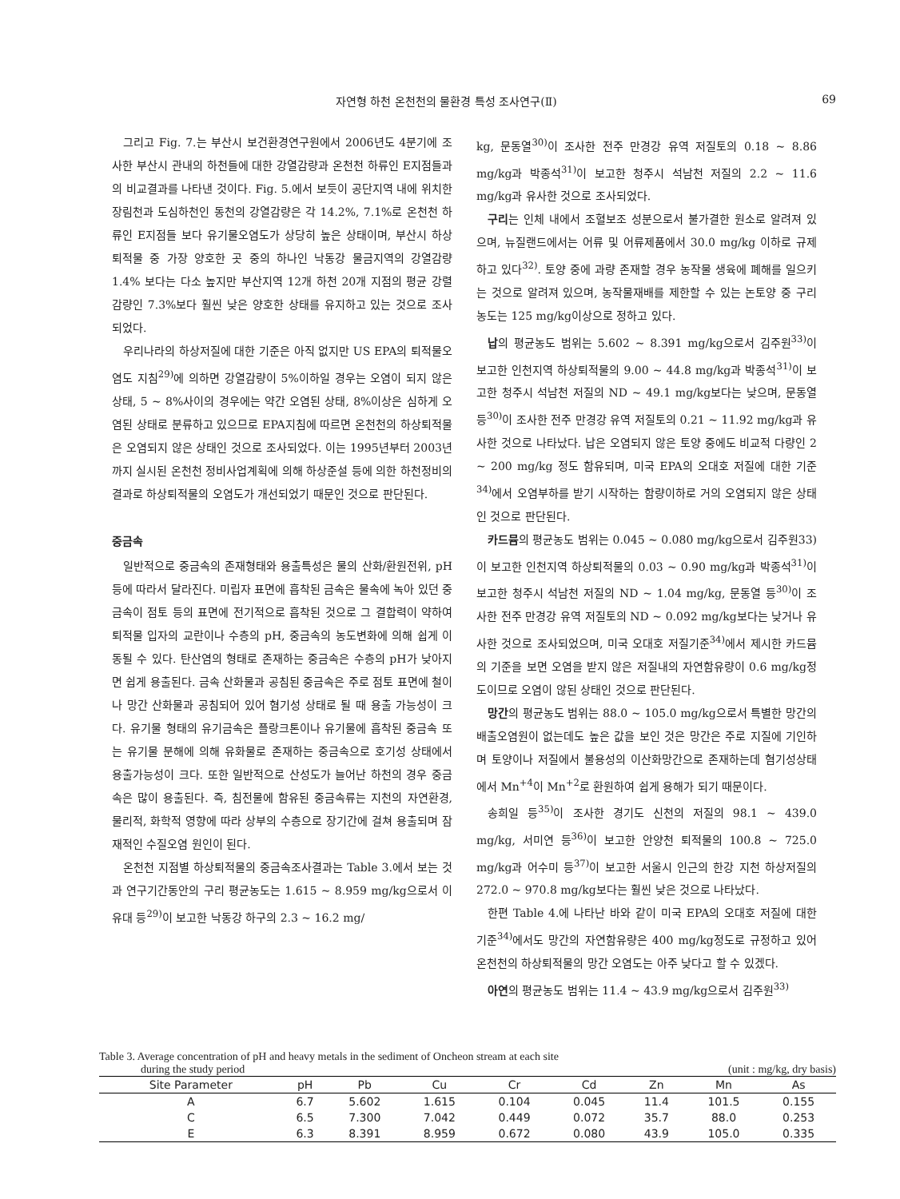자연형 하천 온천천의 물환경 특성 조사연구(Ⅱ) 69
그리고 Fig. 7.는 부산시 보건환경연구원에서 2006년도 4분기에 조사한 부산시 관내의 하천들에 대한 강열감량과 온천천 하류인 E지점들과의 비교결과를 나타낸 것이다. Fig. 5.에서 보듯이 공단지역 내에 위치한 장림천과 도심하천인 동천의 강열감량은 각 14.2%, 7.1%로 온천천 하류인 E지점들 보다 유기물오염도가 상당히 높은 상태이며, 부산시 하상퇴적물 중 가장 양호한 곳 중의 하나인 낙동강 물금지역의 강열감량 1.4% 보다는 다소 높지만 부산지역 12개 하천 20개 지점의 평균 강렬감량인 7.3%보다 훨씬 낮은 양호한 상태를 유지하고 있는 것으로 조사되었다.
우리나라의 하상저질에 대한 기준은 아직 없지만 US EPA의 퇴적물오염도 지침<sup>29)</sup>에 의하면 강열감량이 5%이하일 경우는 오염이 되지 않은 상태, 5 ~ 8%사이의 경우에는 약간 오염된 상태, 8%이상은 심하게 오염된 상태로 분류하고 있으므로 EPA지침에 따르면 온천천의 하상퇴적물은 오염되지 않은 상태인 것으로 조사되었다. 이는 1995년부터 2003년까지 실시된 온천천 정비사업계획에 의해 하상준설 등에 의한 하천정비의 결과로 하상퇴적물의 오염도가 개선되었기 때문인 것으로 판단된다.
중금속
일반적으로 중금속의 존재형태와 용출특성은 물의 산화/환원전위, pH 등에 따라서 달라진다. 미립자 표면에 흡착된 금속은 물속에 녹아 있던 중금속이 점토 등의 표면에 전기적으로 흡착된 것으로 그 결합력이 약하여 퇴적물 입자의 교란이나 수층의 pH, 중금속의 농도변화에 의해 쉽게 이동될 수 있다. 탄산염의 형태로 존재하는 중금속은 수층의 pH가 낮아지면 쉽게 용출된다. 금속 산화물과 공침된 중금속은 주로 점토 표면에 철이나 망간 산화물과 공침되어 있어 혐기성 상태로 될 때 용출 가능성이 크다. 유기물 형태의 유기금속은 플랑크톤이나 유기물에 흡착된 중금속 또는 유기물 분해에 의해 유화물로 존재하는 중금속으로 호기성 상태에서 용출가능성이 크다. 또한 일반적으로 산성도가 늘어난 하천의 경우 중금속은 많이 용출된다. 즉, 침전물에 함유된 중금속류는 지천의 자연환경, 물리적, 화학적 영향에 따라 상부의 수층으로 장기간에 걸쳐 용출되며 잠재적인 수질오염 원인이 된다.
온천천 지점별 하상퇴적물의 중금속조사결과는 Table 3.에서 보는 것과 연구기간동안의 구리 평균농도는 1.615 ~ 8.959 mg/kg으로서 이유대 등<sup>29)</sup>이 보고한 낙동강 하구의 2.3 ~ 16.2 mg/
kg, 문동열<sup>30)</sup>이 조사한 전주 만경강 유역 저질토의 0.18 ~ 8.86 mg/kg과 박종석<sup>31)</sup>이 보고한 청주시 석남천 저질의 2.2 ~ 11.6 mg/kg과 유사한 것으로 조사되었다.
구리는 인체 내에서 조혈보조 성분으로서 불가결한 원소로 알려져 있으며, 뉴질랜드에서는 어류 및 어류제품에서 30.0 mg/kg 이하로 규제하고 있다<sup>32)</sup>. 토양 중에 과량 존재할 경우 농작물 생육에 폐해를 일으키는 것으로 알려져 있으며, 농작물재배를 제한할 수 있는 논토양 중 구리 농도는 125 mg/kg이상으로 정하고 있다.
납의 평균농도 범위는 5.602 ~ 8.391 mg/kg으로서 김주원<sup>33)</sup>이 보고한 인천지역 하상퇴적물의 9.00 ~ 44.8 mg/kg과 박종석<sup>31)</sup>이 보고한 청주시 석남천 저질의 ND ~ 49.1 mg/kg보다는 낮으며, 문동열 등<sup>30)</sup>이 조사한 전주 만경강 유역 저질토의 0.21 ~ 11.92 mg/kg과 유사한 것으로 나타났다. 납은 오염되지 않은 토양 중에도 비교적 다량인 2 ~ 200 mg/kg 정도 함유되며, 미국 EPA의 오대호 저질에 대한 기준<sup>34)</sup>에서 오염부하를 받기 시작하는 함량이하로 거의 오염되지 않은 상태인 것으로 판단된다.
카드뮴의 평균농도 범위는 0.045 ~ 0.080 mg/kg으로서 김주원33)이 보고한 인천지역 하상퇴적물의 0.03 ~ 0.90 mg/kg과 박종석<sup>31)</sup>이 보고한 청주시 석남천 저질의 ND ~ 1.04 mg/kg, 문동열 등<sup>30)</sup>이 조사한 전주 만경강 유역 저질토의 ND ~ 0.092 mg/kg보다는 낮거나 유사한 것으로 조사되었으며, 미국 오대호 저질기준<sup>34)</sup>에서 제시한 카드뮴의 기준을 보면 오염을 받지 않은 저질내의 자연함유량이 0.6 mg/kg정도이므로 오염이 않된 상태인 것으로 판단된다.
망간의 평균농도 범위는 88.0 ~ 105.0 mg/kg으로서 특별한 망간의 배출오염원이 없는데도 높은 값을 보인 것은 망간은 주로 지질에 기인하며 토양이나 저질에서 불용성의 이산화망간으로 존재하는데 혐기성상태에서 Mn<sup>+4</sup>이 Mn<sup>+2</sup>로 환원하여 쉽게 용해가 되기 때문이다.
송희일 등<sup>35)</sup>이 조사한 경기도 신천의 저질의 98.1 ~ 439.0 mg/kg, 서미연 등<sup>36)</sup>이 보고한 안양천 퇴적물의 100.8 ~ 725.0 mg/kg과 어수미 등<sup>37)</sup>이 보고한 서울시 인근의 한강 지천 하상저질의 272.0 ~ 970.8 mg/kg보다는 훨씬 낮은 것으로 나타났다.
한편 Table 4.에 나타난 바와 같이 미국 EPA의 오대호 저질에 대한 기준<sup>34)</sup>에서도 망간의 자연함유량은 400 mg/kg정도로 규정하고 있어 온천천의 하상퇴적물의 망간 오염도는 아주 낮다고 할 수 있겠다.
아연의 평균농도 범위는 11.4 ~ 43.9 mg/kg으로서 김주원<sup>33)</sup>
Table 3. Average concentration of pH and heavy metals in the sediment of Oncheon stream at each site
during the study period (unit : mg/kg, dry basis)
| Site Parameter | pH | Pb | Cu | Cr | Cd | Zn | Mn | As |
| --- | --- | --- | --- | --- | --- | --- | --- | --- |
| A | 6.7 | 5.602 | 1.615 | 0.104 | 0.045 | 11.4 | 101.5 | 0.155 |
| C | 6.5 | 7.300 | 7.042 | 0.449 | 0.072 | 35.7 | 88.0 | 0.253 |
| E | 6.3 | 8.391 | 8.959 | 0.672 | 0.080 | 43.9 | 105.0 | 0.335 |